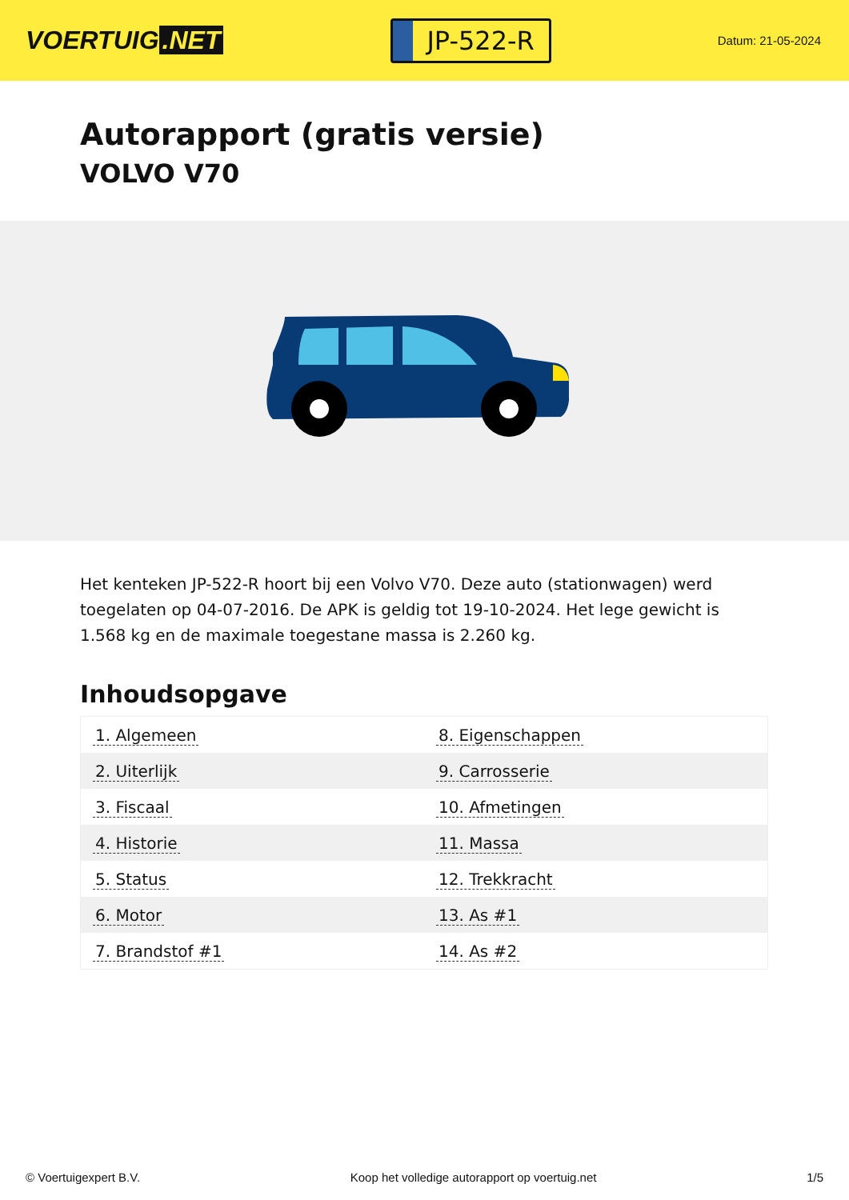VOERTUIG.NET
JP-522-R
Datum: 21-05-2024
Autorapport (gratis versie)
VOLVO V70
Het kenteken JP-522-R hoort bij een Volvo V70. Deze auto (stationwagen) werd toegelaten op 04-07-2016. De APK is geldig tot 19-10-2024. Het lege gewicht is 1.568 kg en de maximale toegestane massa is 2.260 kg.
Inhoudsopgave
| 1. Algemeen | 8. Eigenschappen |
| 2. Uiterlijk | 9. Carrosserie |
| 3. Fiscaal | 10. Afmetingen |
| 4. Historie | 11. Massa |
| 5. Status | 12. Trekkracht |
| 6. Motor | 13. As #1 |
| 7. Brandstof #1 | 14. As #2 |
© Voertuigexpert B.V. Koop het volledige autorapport op voertuig.net 1/5